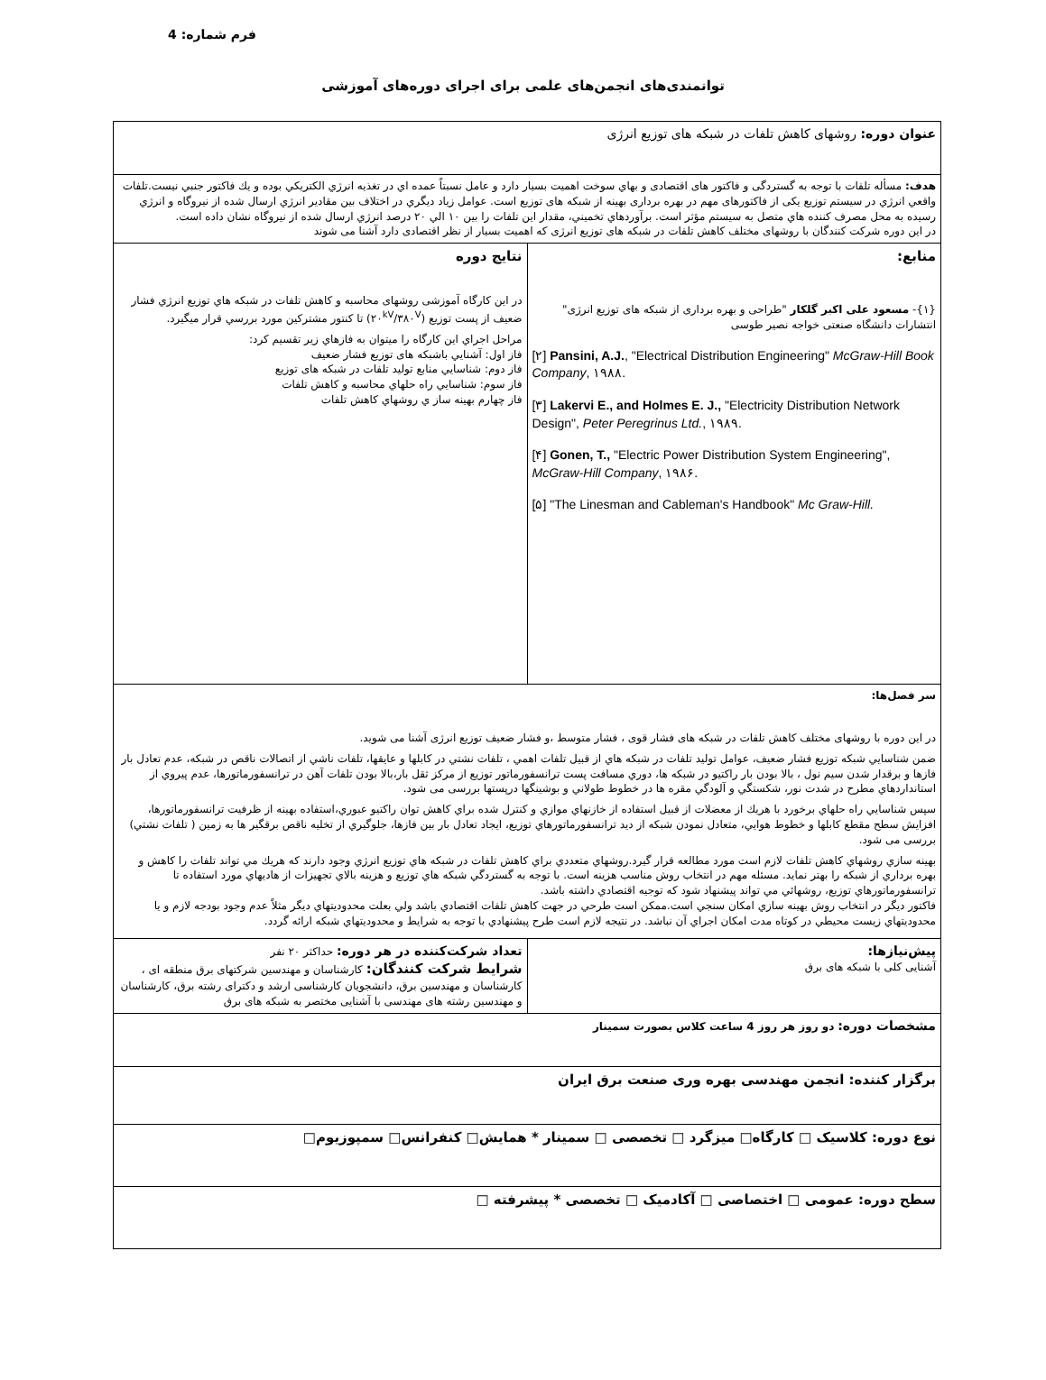فرم شماره: 4
توانمندی‌های انجمن‌های علمی برای اجرای دوره‌های آموزشی
| عنوان دوره: روشهای کاهش تلفات در شبکه های توزیع انرژی | |
| هدف: مسأله تلفات با توجه به گستردگی و فاكتور های اقتصادی و بهاي سوخت اهميت بسيار دارد و عامل نسبتاً عمده اي در تغذيه انرژي الكتريكي بوده و يك فاكتور جنبي نيست.تلفات واقعي انرژي در سيستم توزیع یکی از فاكتورهای مهم در بهره برداری بهینه از شبکه های توزیع است. عوامل زياد ديگري در اختلاف بين مقادير انرژي ارسال شده از نيروگاه و انرژي رسيده به محل مصرف كننده هاي متصل به سيستم مؤثر است. برآوردهاي تخميني، مقدار اين تلفات را بين ۱۰ الي ۲۰ درصد انرژي ارسال شده از نيروگاه نشان داده است. در این دوره شرکت کنندگان با روشهای مختلف کاهش تلفات در شبکه های توزیع انرژی که اهمیت بسیار از نظر اقتصادی دارد آشنا می شوند | |
| منابع: {۱}- مسعود علی اکبر گلکار "طراحی و بهره برداری از شبکه های توزیع انرژی" انتشارات دانشگاه صنعتی خواجه نصیر طوسی [۲] Pansini, A.J. , "Electrical Distribution Engineering" McGraw-Hill Book Company , ۱۹۸۸. [۳] Lakervi E., and Holmes E. J., "Electricity Distribution Network Design", Peter Peregrinus Ltd. , ۱۹۸۹. [۴] Gonen, T., "Electric Power Distribution System Engineering", McGraw-Hill Company , ۱۹۸۶. [۵] "The Linesman and Cableman's Handbook" Mc Graw-Hill. | نتایج دوره در این کارگاه آموزشی روشهای محاسبه و کاهش تلفات در شبکه هاي توزيع انرژي فشار ضعيف از پست توزيع (۲۰<sup>kV</sup>/۳۸۰<sup>V</sup>) تا كنتور مشتركين مورد بررسي قرار ميگيرد. مراحل اجراي اين كارگاه را ميتوان به فازهاي زير تقسيم كرد: فاز اول: آشنايي باشبكه های توزيع فشار ضعيف فاز دوم: شناسايي منابع توليد تلفات در شبكه های توزیع فاز سوم: شناسايي راه حلهاي محاسبه و كاهش تلفات فاز چهارم بهينه ساز ي روشهاي كاهش تلفات |
| سر فصل‌ها: در این دوره با روشهای مختلف کاهش تلفات در شبکه های فشار قوی ، فشار متوسط ،و فشار ضعیف توزیع انرژی آشنا می شوید. ضمن شناسايي شبكه توزيع فشار ضعيف، عوامل توليد تلفات در شبكه هاي از قبيل تلفات اهمي ، تلفات نشتي در كابلها و عايقها، تلفات ناشي از اتصالات ناقص در شبكه، عدم تعادل بار فازها و برقدار شدن سيم نول ، بالا بودن بار راكتيو در شبكه ها، دوري مسافت پست ترانسفورماتور توزيع از مركز ثقل بار،بالا بودن تلفات آهن در ترانسفورماتورها، عدم پيروي از استانداردهاي مطرح در شدت نور، شكستگي و آلودگي مقره ها در خطوط طولاني و بوشينگها درپستها بررسی می شود. سپس شناسايي راه حلهاي برخورد با هريك از معضلات از قبيل استفاده از خازنهاي موازي و كنترل شده براي كاهش توان راكتيو عبوري،استفاده بهينه از ظرفيت ترانسفورماتورها، افزايش سطح مقطع كابلها و خطوط هوايي، متعادل نمودن شبكه از ديد ترانسفورماتورهاي توزيع، ايجاد تعادل بار بين فازها، جلوگيري از تخليه ناقص برقگير ها به زمين ( تلفات نشتي) بررسی می شود. بهينه سازي روشهاي كاهش تلفات لازم است مورد مطالعه قرار گيرد.روشهاي متعددي براي كاهش تلفات در شبكه هاي توزيع انرژي وجود دارند كه هريك مي تواند تلفات را كاهش و بهره برداري از شبكه را بهتر نمايد. مسئله مهم در انتخاب روش مناسب هزينه است. با توجه به گستردگي شبكه هاي توزيع و هزينه بالاي تجهيزات از هاديهاي مورد استفاده تا ترانسفورماتورهاي توزيع، روشهائي مي تواند پيشنهاد شود كه توجيه اقتصادي داشته باشد. فاكتور ديگر در انتخاب روش بهينه سازي امكان سنجي است.ممكن است طرحي در جهت كاهش تلفات اقتصادي باشد ولي بعلت محدوديتهاي ديگر مثلاً عدم وجود بودجه لازم و يا محدوديتهاي زيست محيطي در كوتاه مدت امكان اجراي آن نباشد. در نتيجه لازم است طرح پيشنهادي با توجه به شرايط و محدوديتهاي شبكه ارائه گردد. | |
| پیش‌نیازها: آشنایی کلی با شبکه های برق | تعداد شرکت‌کننده در هر دوره: حداکثر ۲۰ نفر شرایط شرکت کنندگان: کارشناسان و مهندسین شرکتهای برق منطقه ای ، کارشناسان و مهندسین برق، دانشجویان کارشناسی ارشد و دکترای رشته برق، کارشناسان و مهندسین رشته های مهندسی با آشنایی مختصر به شبکه های برق |
| مشخصات دوره: دو روز هر روز 4 ساعت کلاس بصورت سمینار | |
| برگزار کننده: انجمن مهندسی بهره وری صنعت برق ایران | |
| نوع دوره: کلاسیک □ کارگاه□ میزگرد □ تخصصی □ سمینار * همایش□ کنفرانس□ سمپوزیوم□ | |
| سطح دوره: عمومی □ اختصاصی □ آکادمیک □ تخصصی * پیشرفته □ | |